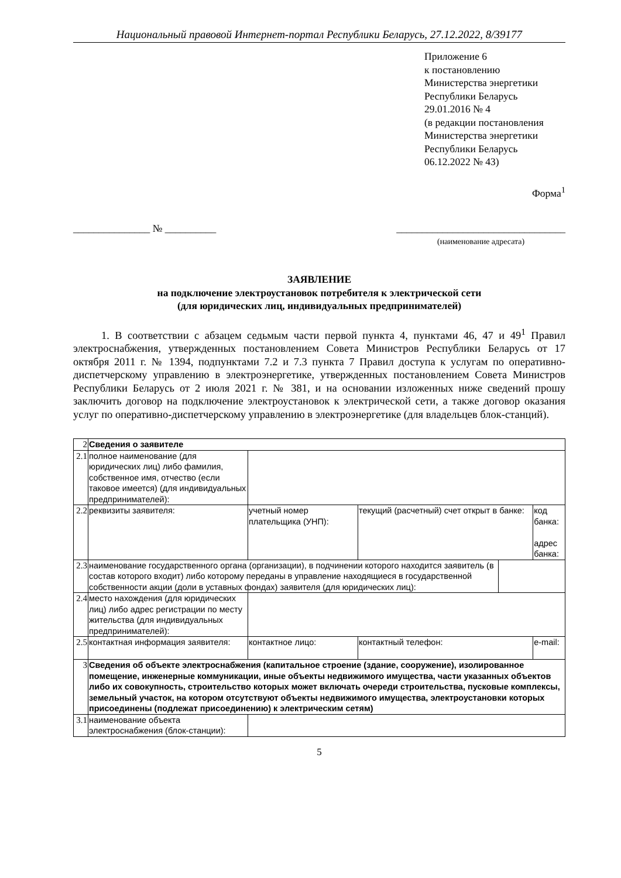Национальный правовой Интернет-портал Республики Беларусь, 27.12.2022, 8/39177
Приложение 6
к постановлению
Министерства энергетики
Республики Беларусь
29.01.2016 № 4
(в редакции постановления
Министерства энергетики
Республики Беларусь
06.12.2022 № 43)
Форма<sup>1</sup>
_______________ № __________ _________________________________
(наименование адресата)
ЗАЯВЛЕНИЕ
на подключение электроустановок потребителя к электрической сети
(для юридических лиц, индивидуальных предпринимателей)
1. В соответствии с абзацем седьмым части первой пункта 4, пунктами 46, 47 и 49<sup>1</sup> Правил электроснабжения, утвержденных постановлением Совета Министров Республики Беларусь от 17 октября 2011 г. № 1394, подпунктами 7.2 и 7.3 пункта 7 Правил доступа к услугам по оперативно-диспетчерскому управлению в электроэнергетике, утвержденных постановлением Совета Министров Республики Беларусь от 2 июля 2021 г. № 381, и на основании изложенных ниже сведений прошу заключить договор на подключение электроустановок к электрической сети, а также договор оказания услуг по оперативно-диспетчерскому управлению в электроэнергетике (для владельцев блок-станций).
| 2 | Сведения о заявителе | | | | |
| 2.1 | полное наименование (для юридических лиц) либо фамилия, собственное имя, отчество (если таковое имеется) (для индивидуальных предпринимателей): | | | | |
| 2.2 | реквизиты заявителя: | учетный номер плательщика (УНП): | текущий (расчетный) счет открыт в банке: | | код банка: адрес банка: |
| 2.3 | наименование государственного органа (организации), в подчинении которого находится заявитель (в состав которого входит) либо которому переданы в управление находящиеся в государственной собственности акции (доли в уставных фондах) заявителя (для юридических лиц): | | | | |
| 2.4 | место нахождения (для юридических лиц) либо адрес регистрации по месту жительства (для индивидуальных предпринимателей): | | | | |
| 2.5 | контактная информация заявителя: | контактное лицо: | контактный телефон: | | e-mail: |
| 3 | Сведения об объекте электроснабжения (капитальное строение (здание, сооружение), изолированное помещение, инженерные коммуникации, иные объекты недвижимого имущества, части указанных объектов либо их совокупность, строительство которых может включать очереди строительства, пусковые комплексы, земельный участок, на котором отсутствуют объекты недвижимого имущества, электроустановки которых присоединены (подлежат присоединению) к электрическим сетям) | | | | |
| 3.1 | наименование объекта электроснабжения (блок-станции): | | | | |
5